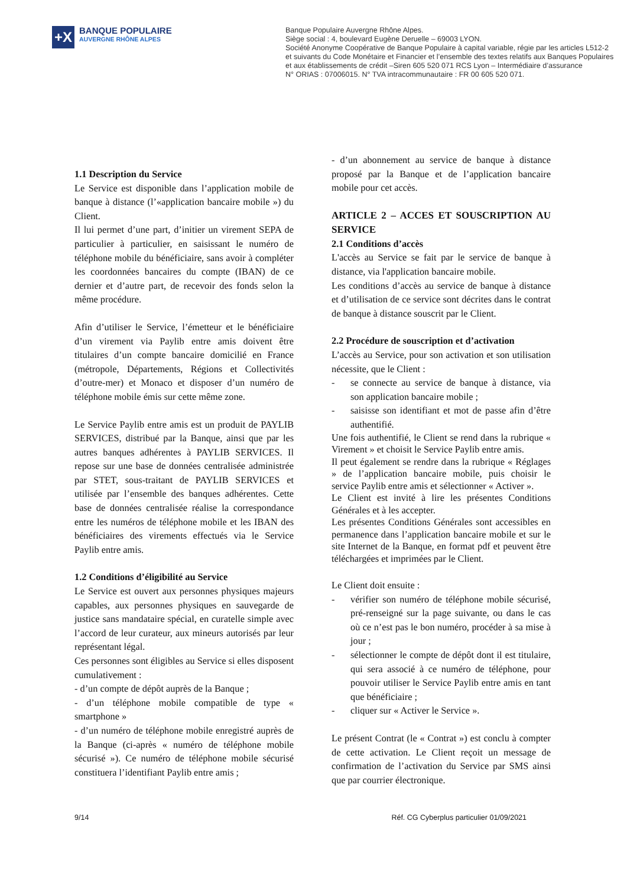+X
BANQUE POPULAIRE
AUVERGNE RHÔNE ALPES
Banque Populaire Auvergne Rhône Alpes.
Siège social : 4, boulevard Eugène Deruelle – 69003 LYON.
Société Anonyme Coopérative de Banque Populaire à capital variable, régie par les articles L512-2
et suivants du Code Monétaire et Financier et l’ensemble des textes relatifs aux Banques Populaires
et aux établissements de crédit –Siren 605 520 071 RCS Lyon – Intermédiaire d’assurance
N° ORIAS : 07006015. N° TVA intracommunautaire : FR 00 605 520 071.
1.1 Description du Service
Le Service est disponible dans l’application mobile de banque à distance (l’«application bancaire mobile ») du Client.
Il lui permet d’une part, d’initier un virement SEPA de particulier à particulier, en saisissant le numéro de téléphone mobile du bénéficiaire, sans avoir à compléter les coordonnées bancaires du compte (IBAN) de ce dernier et d’autre part, de recevoir des fonds selon la même procédure.
Afin d’utiliser le Service, l’émetteur et le bénéficiaire d’un virement via Paylib entre amis doivent être titulaires d’un compte bancaire domicilié en France (métropole, Départements, Régions et Collectivités d’outre-mer) et Monaco et disposer d’un numéro de téléphone mobile émis sur cette même zone.
Le Service Paylib entre amis est un produit de PAYLIB SERVICES, distribué par la Banque, ainsi que par les autres banques adhérentes à PAYLIB SERVICES. Il repose sur une base de données centralisée administrée par STET, sous-traitant de PAYLIB SERVICES et utilisée par l’ensemble des banques adhérentes. Cette base de données centralisée réalise la correspondance entre les numéros de téléphone mobile et les IBAN des bénéficiaires des virements effectués via le Service Paylib entre amis.
1.2 Conditions d’éligibilité au Service
Le Service est ouvert aux personnes physiques majeurs capables, aux personnes physiques en sauvegarde de justice sans mandataire spécial, en curatelle simple avec l’accord de leur curateur, aux mineurs autorisés par leur représentant légal.
Ces personnes sont éligibles au Service si elles disposent cumulativement :
- d’un compte de dépôt auprès de la Banque ;
- d’un téléphone mobile compatible de type « smartphone »
- d’un numéro de téléphone mobile enregistré auprès de la Banque (ci-après « numéro de téléphone mobile sécurisé »). Ce numéro de téléphone mobile sécurisé constituera l’identifiant Paylib entre amis ;
- d’un abonnement au service de banque à distance proposé par la Banque et de l’application bancaire mobile pour cet accès.
ARTICLE 2 – ACCES ET SOUSCRIPTION AU SERVICE
2.1 Conditions d’accès
L'accès au Service se fait par le service de banque à distance, via l'application bancaire mobile.
Les conditions d’accès au service de banque à distance et d’utilisation de ce service sont décrites dans le contrat de banque à distance souscrit par le Client.
2.2 Procédure de souscription et d’activation
L’accès au Service, pour son activation et son utilisation nécessite, que le Client :
- se connecte au service de banque à distance, via son application bancaire mobile ;
- saisisse son identifiant et mot de passe afin d’être authentifié.
Une fois authentifié, le Client se rend dans la rubrique « Virement » et choisit le Service Paylib entre amis.
Il peut également se rendre dans la rubrique « Réglages » de l’application bancaire mobile, puis choisir le service Paylib entre amis et sélectionner « Activer ».
Le Client est invité à lire les présentes Conditions Générales et à les accepter.
Les présentes Conditions Générales sont accessibles en permanence dans l’application bancaire mobile et sur le site Internet de la Banque, en format pdf et peuvent être téléchargées et imprimées par le Client.
Le Client doit ensuite :
- vérifier son numéro de téléphone mobile sécurisé, pré-renseigné sur la page suivante, ou dans le cas où ce n’est pas le bon numéro, procéder à sa mise à jour ;
- sélectionner le compte de dépôt dont il est titulaire, qui sera associé à ce numéro de téléphone, pour pouvoir utiliser le Service Paylib entre amis en tant que bénéficiaire ;
- cliquer sur « Activer le Service ».
Le présent Contrat (le « Contrat ») est conclu à compter de cette activation. Le Client reçoit un message de confirmation de l’activation du Service par SMS ainsi que par courrier électronique.
9/14 Réf. CG Cyberplus particulier 01/09/2021